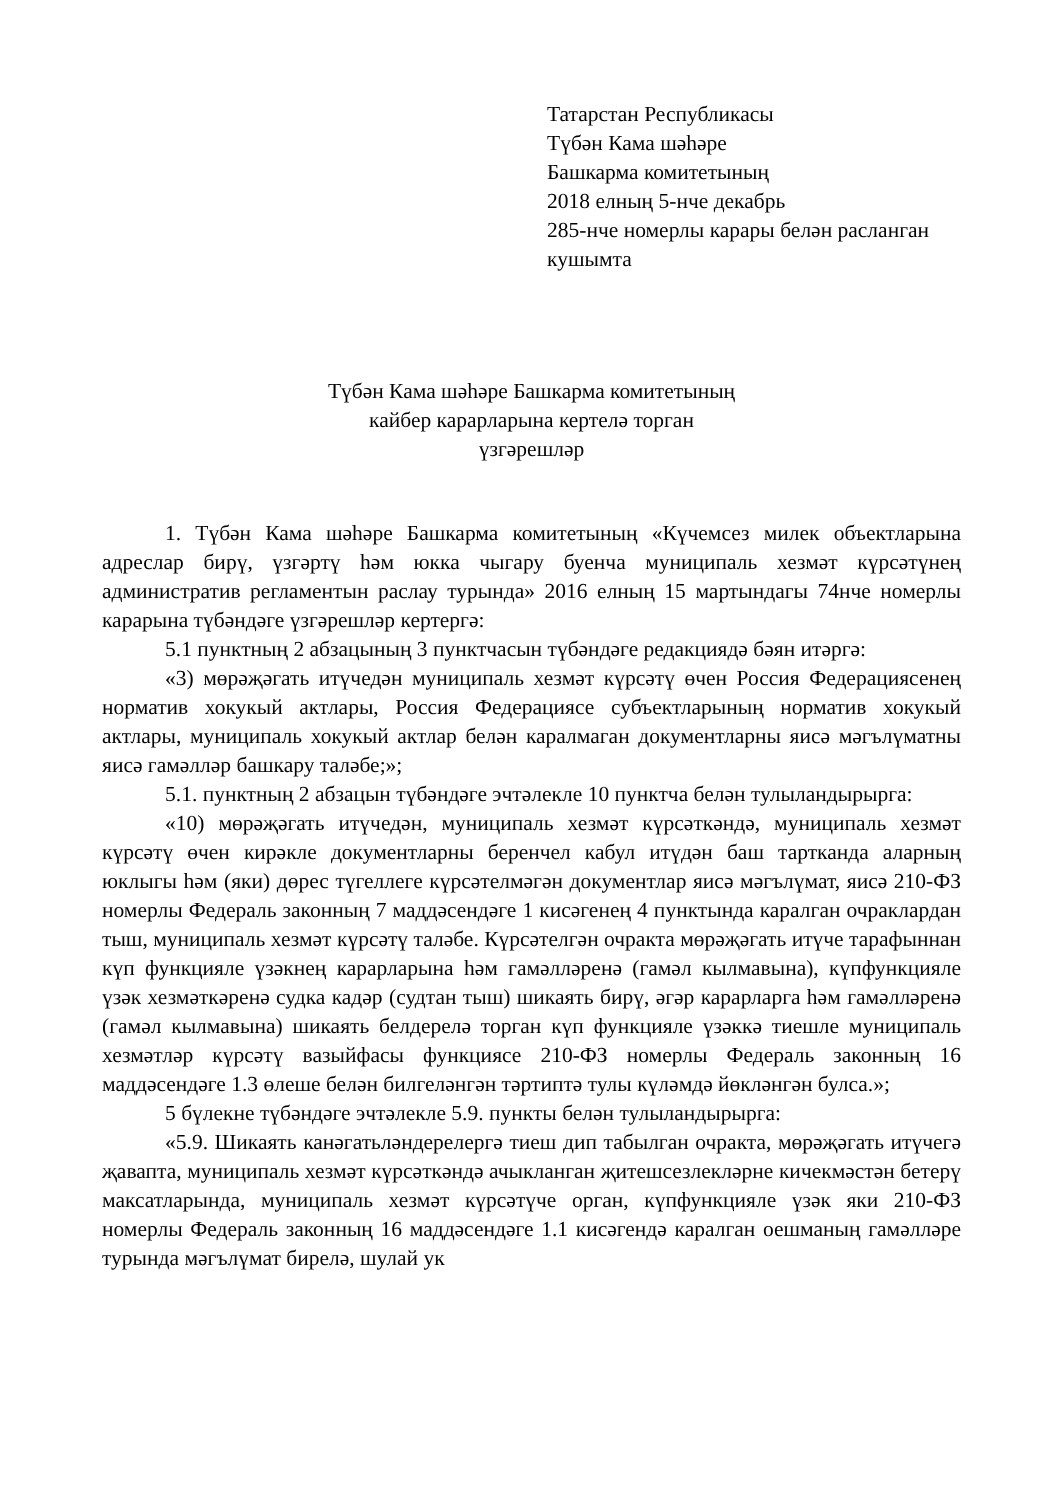Татарстан Республикасы
Түбән Кама шәһәре
Башкарма комитетының
2018 елның 5-нче декабрь
285-нче номерлы карары белән расланган
кушымта
Түбән Кама шәһәре Башкарма комитетының
кайбер карарларына кертелә торган
үзгәрешләр
1. Түбән Кама шәһәре Башкарма комитетының «Күчемсез милек объектларына адреслар бирү, үзгәртү һәм юкка чыгару буенча муниципаль хезмәт күрсәтүнең административ регламентын раслау турында» 2016 елның 15 мартындагы 74нче номерлы карарына түбәндәге үзгәрешләр кертергә:
5.1 пунктның 2 абзацының 3 пунктчасын түбәндәге редакциядә бәян итәргә:
«3) мөрәҗәгать итүчедән муниципаль хезмәт күрсәтү өчен Россия Федерациясенең норматив хокукый актлары, Россия Федерациясе субъектларының норматив хокукый актлары, муниципаль хокукый актлар белән каралмаган документларны яисә мәгълүматны яисә гамәлләр башкару таләбе;»;
5.1. пунктның 2 абзацын түбәндәге эчтәлекле 10 пунктча белән тулыландырырга:
«10) мөрәҗәгать итүчедән, муниципаль хезмәт күрсәткәндә, муниципаль хезмәт күрсәтү өчен кирәкле документларны беренчел кабул итүдән баш тартканда аларның юклыгы һәм (яки) дөрес түгеллеге күрсәтелмәгән документлар яисә мәгълүмат, яисә 210-ФЗ номерлы Федераль законның 7 маддәсендәге 1 кисәгенең 4 пунктында каралган очраклардан тыш, муниципаль хезмәт күрсәтү таләбе. Күрсәтелгән очракта мөрәҗәгать итүче тарафыннан күп функцияле үзәкнең карарларына һәм гамәлләренә (гамәл кылмавына), күпфункцияле үзәк хезмәткәренә судка кадәр (судтан тыш) шикаять бирү, әгәр карарларга һәм гамәлләренә (гамәл кылмавына) шикаять белдерелә торган күп функцияле үзәккә тиешле муниципаль хезмәтләр күрсәтү вазыйфасы функциясе 210-ФЗ номерлы Федераль законның 16 маддәсендәге 1.3 өлеше белән билгеләнгән тәртиптә тулы күләмдә йөкләнгән булса.»;
5 бүлекне түбәндәге эчтәлекле 5.9. пункты белән тулыландырырга:
«5.9. Шикаять канәгатьләндерелергә тиеш дип табылган очракта, мөрәҗәгать итүчегә җавапта, муниципаль хезмәт күрсәткәндә ачыкланган җитешсезлекләрне кичекмәстән бетерү максатларында, муниципаль хезмәт күрсәтүче орган, күпфункцияле үзәк яки 210-ФЗ номерлы Федераль законның 16 маддәсендәге 1.1 кисәгендә каралган оешманың гамәлләре турында мәгълүмат бирелә, шулай ук